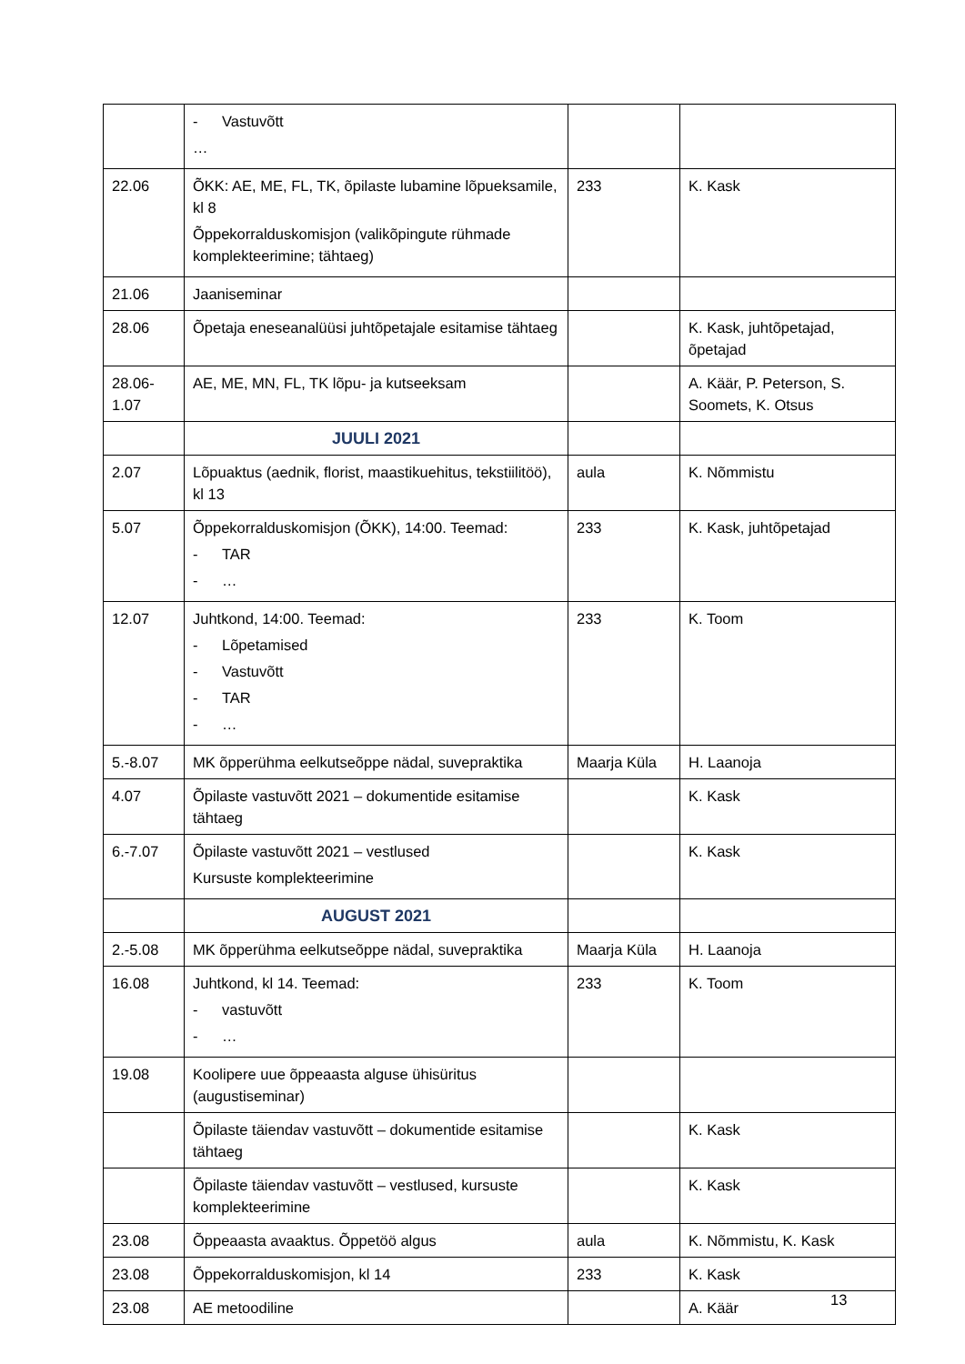| | - Vastuvõtt … | | |
| 22.06 | ÕKK: AE, ME, FL, TK, õpilaste lubamine lõpueksamile, kl 8 Õppekorralduskomisjon (valikõpingute rühmade komplekteerimine; tähtaeg) | 233 | K. Kask |
| 21.06 | Jaaniseminar | | |
| 28.06 | Õpetaja eneseanalüüsi juhtõpetajale esitamise tähtaeg | | K. Kask, juhtõpetajad, õpetajad |
| 28.06- 1.07 | AE, ME, MN, FL, TK lõpu- ja kutseeksam | | A. Käär, P. Peterson, S. Soomets, K. Otsus |
| | JUULI 2021 | | |
| 2.07 | Lõpuaktus (aednik, florist, maastikuehitus, tekstiilitöö), kl 13 | aula | K. Nõmmistu |
| 5.07 | Õppekorralduskomisjon (ÕKK), 14:00. Teemad: - TAR - … | 233 | K. Kask, juhtõpetajad |
| 12.07 | Juhtkond, 14:00. Teemad: - Lõpetamised - Vastuvõtt - TAR - … | 233 | K. Toom |
| 5.-8.07 | MK õpperühma eelkutseõppe nädal, suvepraktika | Maarja Küla | H. Laanoja |
| 4.07 | Õpilaste vastuvõtt 2021 – dokumentide esitamise tähtaeg | | K. Kask |
| 6.-7.07 | Õpilaste vastuvõtt 2021 – vestlused Kursuste komplekteerimine | | K. Kask |
| | AUGUST 2021 | | |
| 2.-5.08 | MK õpperühma eelkutseõppe nädal, suvepraktika | Maarja Küla | H. Laanoja |
| 16.08 | Juhtkond, kl 14. Teemad: - vastuvõtt - … | 233 | K. Toom |
| 19.08 | Koolipere uue õppeaasta alguse ühisüritus (augustiseminar) | | |
| | Õpilaste täiendav vastuvõtt – dokumentide esitamise tähtaeg | | K. Kask |
| | Õpilaste täiendav vastuvõtt – vestlused, kursuste komplekteerimine | | K. Kask |
| 23.08 | Õppeaasta avaaktus. Õppetöö algus | aula | K. Nõmmistu, K. Kask |
| 23.08 | Õppekorralduskomisjon, kl 14 | 233 | K. Kask |
| 23.08 | AE metoodiline | | A. Käär |
13